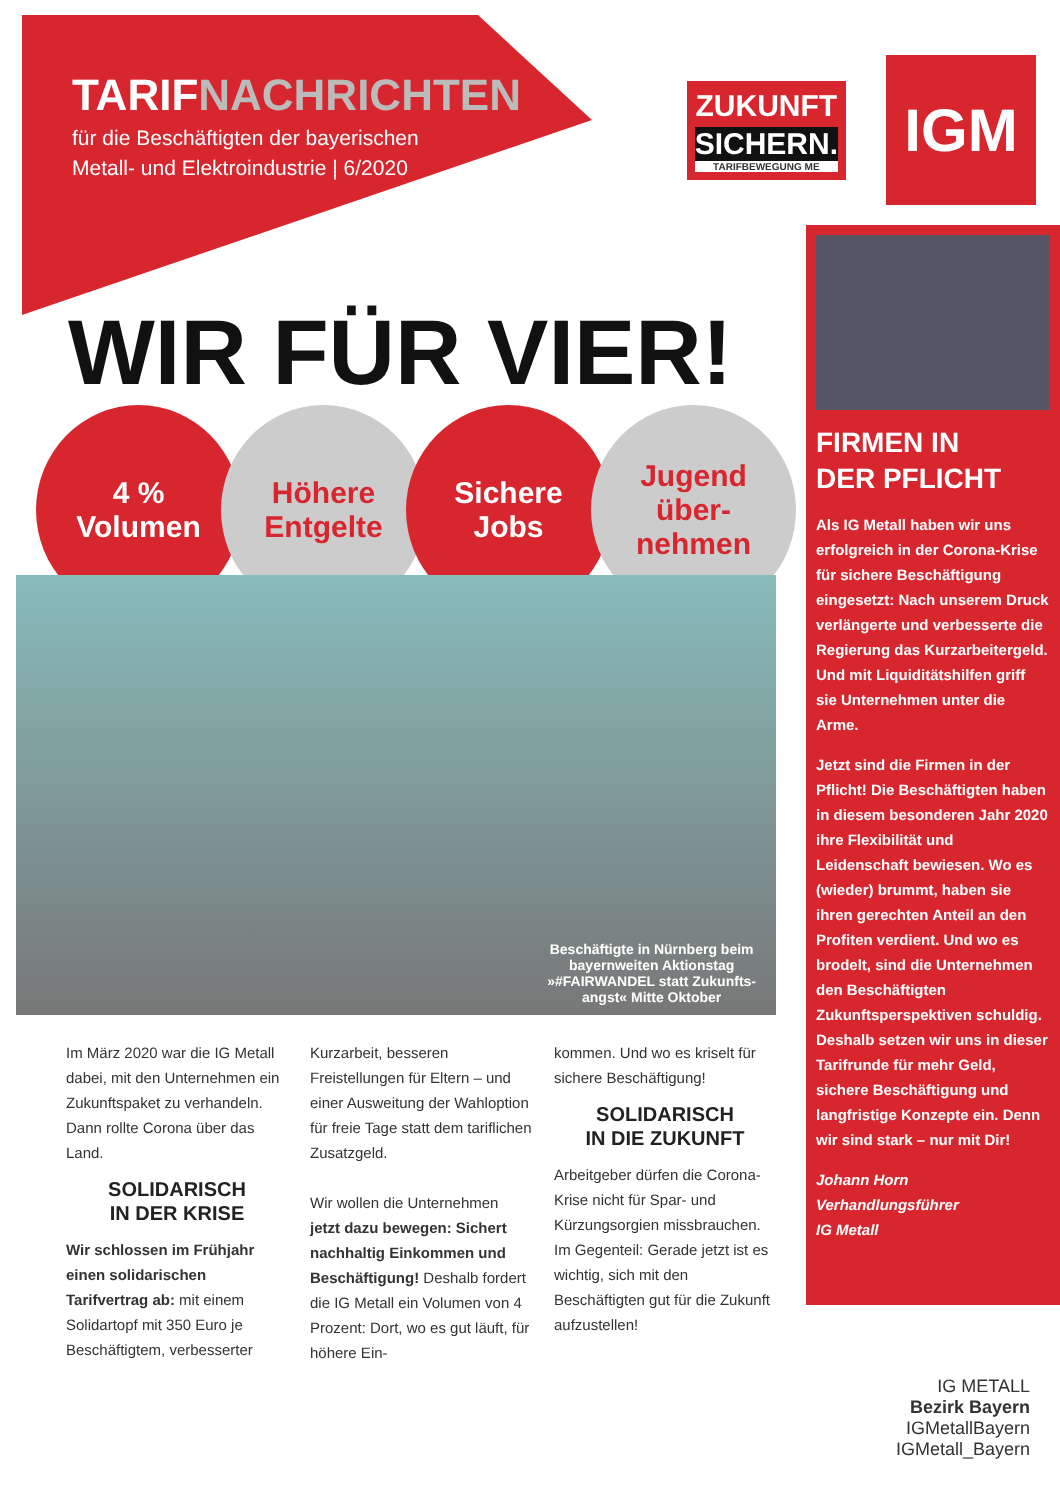TARIFNACHRICHTEN
für die Beschäftigten der bayerischen
Metall- und Elektroindustrie | 6/2020
ZUKUNFT
SICHERN.
TARIFBEWEGUNG ME
IGM
WIR FÜR VIER!
4 %
Volumen
Höhere
Entgelte
Sichere
Jobs
Jugend
über-
nehmen
Beschäftigte in Nürnberg beim
bayernweiten Aktionstag
»#FAIRWANDEL statt Zukunfts-
angst« Mitte Oktober
Im März 2020 war die IG Metall dabei, mit den Unternehmen ein Zukunftspaket zu verhandeln. Dann rollte Corona über das Land.
SOLIDARISCH
IN DER KRISE
Wir schlossen im Frühjahr einen solidarischen Tarifvertrag ab: mit einem Solidartopf mit 350 Euro je Beschäftigtem, verbesserter
Kurzarbeit, besseren Freistellungen für Eltern – und einer Ausweitung der Wahloption für freie Tage statt dem tariflichen Zusatzgeld.
Wir wollen die Unternehmen jetzt dazu bewegen: Sichert nachhaltig Einkommen und Beschäftigung! Deshalb fordert die IG Metall ein Volumen von 4 Prozent: Dort, wo es gut läuft, für höhere Ein-
kommen. Und wo es kriselt für sichere Beschäftigung!
SOLIDARISCH
IN DIE ZUKUNFT
Arbeitgeber dürfen die Corona-Krise nicht für Spar- und Kürzungsorgien missbrauchen. Im Gegenteil: Gerade jetzt ist es wichtig, sich mit den Beschäftigten gut für die Zukunft aufzustellen!
FIRMEN IN
DER PFLICHT
Als IG Metall haben wir uns erfolgreich in der Corona-Krise für sichere Beschäftigung eingesetzt: Nach unserem Druck verlängerte und verbesserte die Regierung das Kurzarbeitergeld. Und mit Liquiditätshilfen griff sie Unternehmen unter die Arme.
Jetzt sind die Firmen in der Pflicht! Die Beschäftigten haben in diesem besonderen Jahr 2020 ihre Flexibilität und Leidenschaft bewiesen. Wo es (wieder) brummt, haben sie ihren gerechten Anteil an den Profiten verdient. Und wo es brodelt, sind die Unternehmen den Beschäftigten Zukunftsperspektiven schuldig. Deshalb setzen wir uns in dieser Tarifrunde für mehr Geld, sichere Beschäftigung und langfristige Konzepte ein. Denn wir sind stark – nur mit Dir!
Johann Horn
Verhandlungsführer
IG Metall
IG METALL
Bezirk Bayern
IGMetallBayern
IGMetall_Bayern